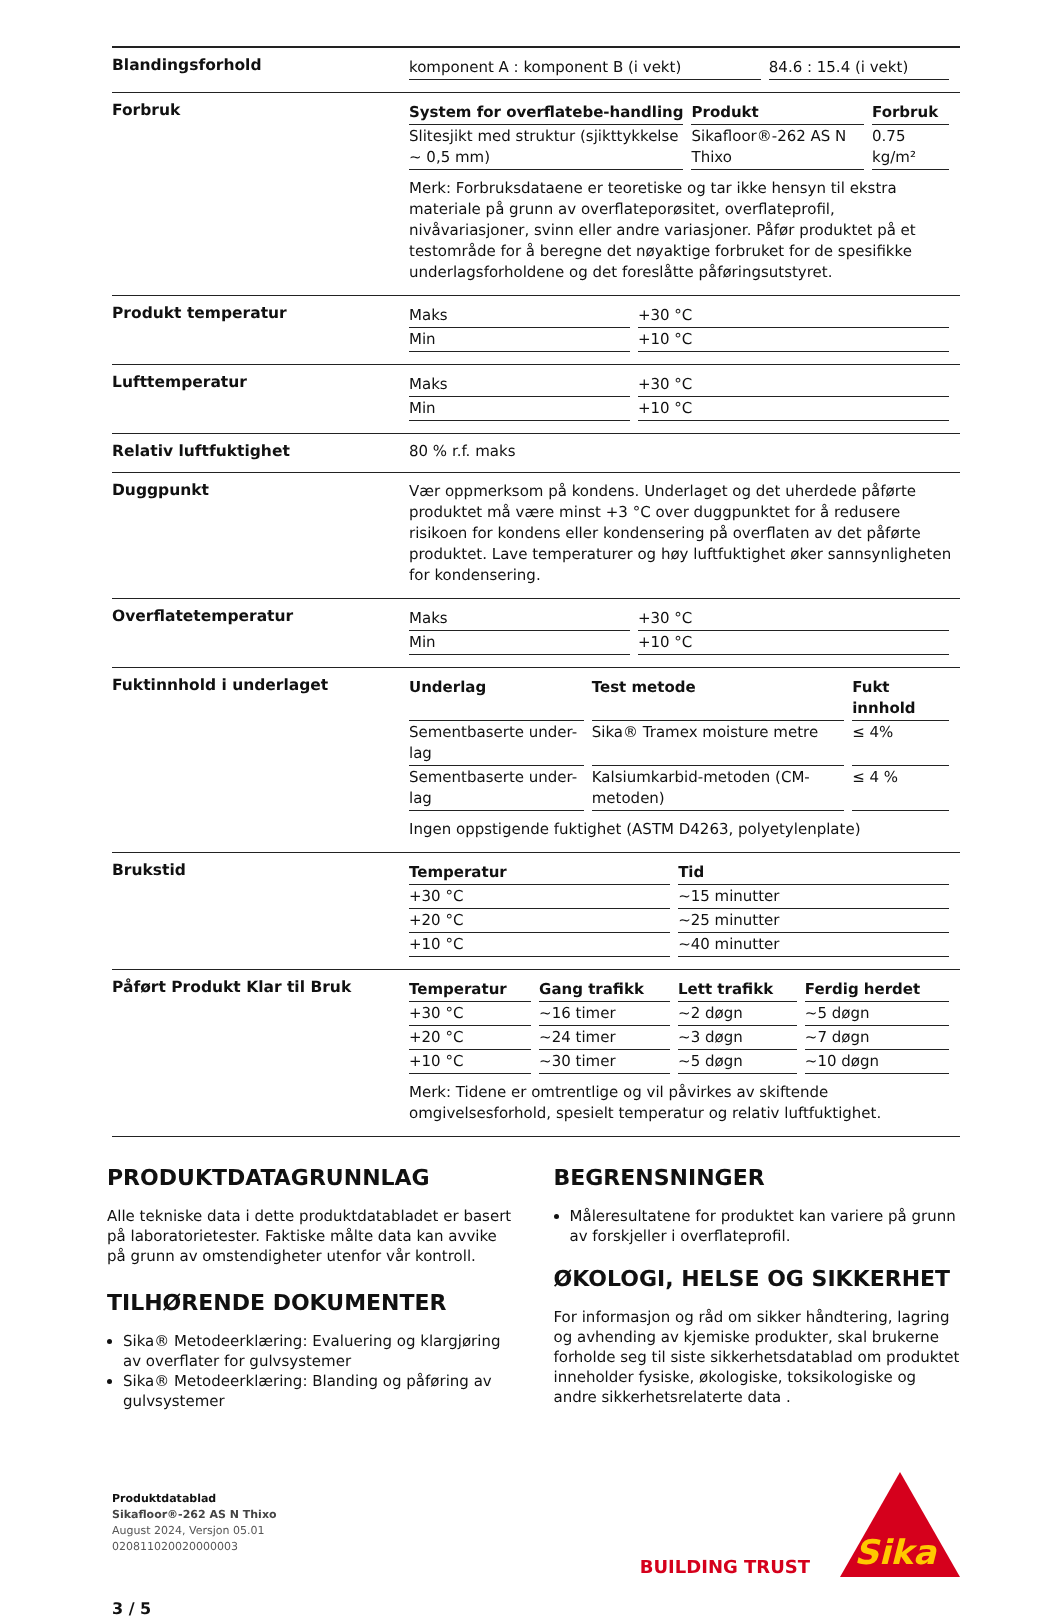Blandingsforhold
| komponent A : komponent B (i vekt) | 84.6 : 15.4 (i vekt) |
Forbruk
| System for overflatebe-handling | Produkt | Forbruk |
| --- | --- | --- |
| Slitesjikt med struktur (sjikttykkelse ~ 0,5 mm) | Sikafloor®-262 AS N Thixo | 0.75 kg/m² |
Merk: Forbruksdataene er teoretiske og tar ikke hensyn til ekstra materiale på grunn av overflateporøsitet, overflateprofil, nivåvariasjoner, svinn eller andre variasjoner. Påfør produktet på et testområde for å beregne det nøyaktige forbruket for de spesifikke underlagsforholdene og det foreslåtte påføringsutstyret.
Produkt temperatur
| Maks | +30 °C |
| Min | +10 °C |
Lufttemperatur
| Maks | +30 °C |
| Min | +10 °C |
Relativ luftfuktighet 80 % r.f. maks
Duggpunkt
Vær oppmerksom på kondens. Underlaget og det uherdede påførte produktet må være minst +3 °C over duggpunktet for å redusere risikoen for kondens eller kondensering på overflaten av det påførte produktet. Lave temperaturer og høy luftfuktighet øker sannsynligheten for kondensering.
Overflatetemperatur
| Maks | +30 °C |
| Min | +10 °C |
Fuktinnhold i underlaget
| Underlag | Test metode | Fukt innhold |
| --- | --- | --- |
| Sementbaserte under-lag | Sika® Tramex moisture metre | ≤ 4% |
| Sementbaserte under-lag | Kalsiumkarbid-metoden (CM-metoden) | ≤ 4 % |
Ingen oppstigende fuktighet (ASTM D4263, polyetylenplate)
Brukstid
| Temperatur | Tid |
| --- | --- |
| +30 °C | ~15 minutter |
| +20 °C | ~25 minutter |
| +10 °C | ~40 minutter |
Påført Produkt Klar til Bruk
| Temperatur | Gang trafikk | Lett trafikk | Ferdig herdet |
| --- | --- | --- | --- |
| +30 °C | ~16 timer | ~2 døgn | ~5 døgn |
| +20 °C | ~24 timer | ~3 døgn | ~7 døgn |
| +10 °C | ~30 timer | ~5 døgn | ~10 døgn |
Merk: Tidene er omtrentlige og vil påvirkes av skiftende omgivelsesforhold, spesielt temperatur og relativ luftfuktighet.
PRODUKTDATAGRUNNLAG
Alle tekniske data i dette produktdatabladet er basert på laboratorietester. Faktiske målte data kan avvike på grunn av omstendigheter utenfor vår kontroll.
TILHØRENDE DOKUMENTER
Sika® Metodeerklæring: Evaluering og klargjøring av overflater for gulvsystemer
Sika® Metodeerklæring: Blanding og påføring av gulvsystemer
BEGRENSNINGER
Måleresultatene for produktet kan variere på grunn av forskjeller i overflateprofil.
ØKOLOGI, HELSE OG SIKKERHET
For informasjon og råd om sikker håndtering, lagring og avhending av kjemiske produkter, skal brukerne forholde seg til siste sikkerhetsdatablad om produktet inneholder fysiske, økologiske, toksikologiske og andre sikkerhetsrelaterte data .
Produktdatablad
Sikafloor®-262 AS N Thixo
August 2024, Versjon 05.01
020811020020000003
3 / 5
BUILDING TRUST
Sika